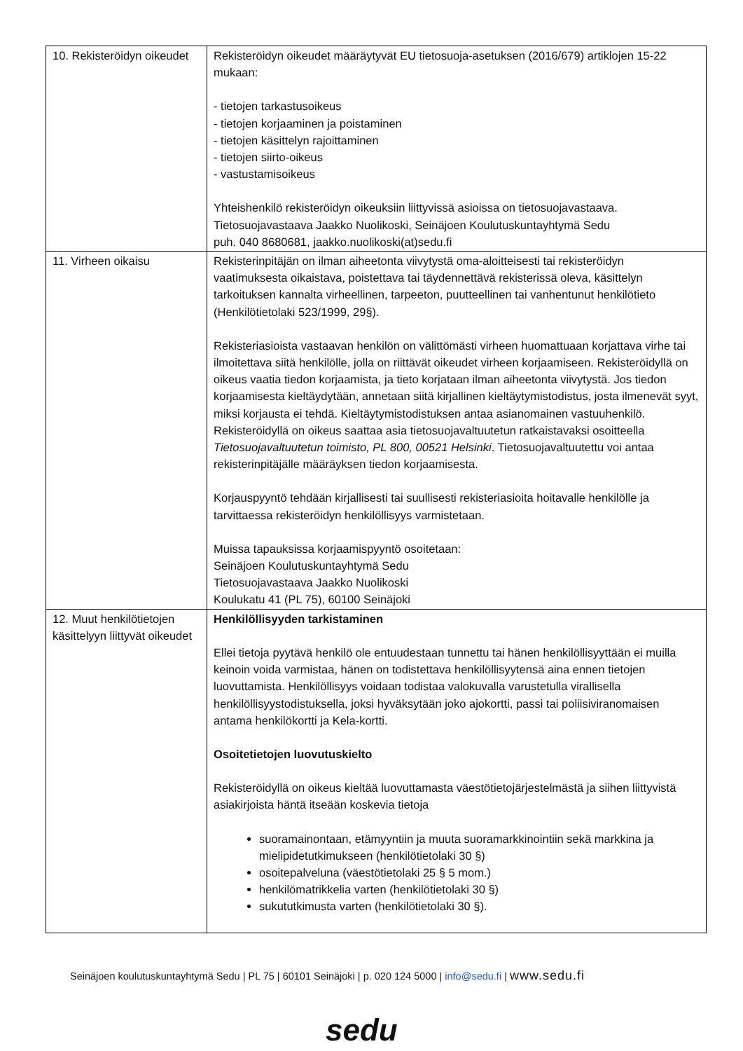| 10. Rekisteröidyn oikeudet | Rekisteröidyn oikeudet määräytyvät EU tietosuoja-asetuksen (2016/679) artiklojen 15-22 mukaan: - tietojen tarkastusoikeus - tietojen korjaaminen ja poistaminen - tietojen käsittelyn rajoittaminen - tietojen siirto-oikeus - vastustamisoikeus Yhteishenkilö rekisteröidyn oikeuksiin liittyvissä asioissa on tietosuojavastaava. Tietosuojavastaava Jaakko Nuolikoski, Seinäjoen Koulutuskuntayhtymä Sedu puh. 040 8680681, jaakko.nuolikoski(at)sedu.fi |
| 11. Virheen oikaisu | Rekisterinpitäjän on ilman aiheetonta viivytystä oma-aloitteisesti tai rekisteröidyn vaatimuksesta oikaistava, poistettava tai täydennettävä rekisterissä oleva, käsittelyn tarkoituksen kannalta virheellinen, tarpeeton, puutteellinen tai vanhentunut henkilötieto (Henkilötietolaki 523/1999, 29§). Rekisteriasioista vastaavan henkilön on välittömästi virheen huomattuaan korjattava virhe tai ilmoitettava siitä henkilölle, jolla on riittävät oikeudet virheen korjaamiseen. Rekisteröidyllä on oikeus vaatia tiedon korjaamista, ja tieto korjataan ilman aiheetonta viivytystä. Jos tiedon korjaamisesta kieltäydytään, annetaan siitä kirjallinen kieltäytymistodistus, josta ilmenevät syyt, miksi korjausta ei tehdä. Kieltäytymistodistuksen antaa asianomainen vastuuhenkilö. Rekisteröidyllä on oikeus saattaa asia tietosuojavaltuutetun ratkaistavaksi osoitteella Tietosuojavaltuutetun toimisto, PL 800, 00521 Helsinki . Tietosuojavaltuutettu voi antaa rekisterinpitäjälle määräyksen tiedon korjaamisesta. Korjauspyyntö tehdään kirjallisesti tai suullisesti rekisteriasioita hoitavalle henkilölle ja tarvittaessa rekisteröidyn henkilöllisyys varmistetaan. Muissa tapauksissa korjaamispyyntö osoitetaan: Seinäjoen Koulutuskuntayhtymä Sedu Tietosuojavastaava Jaakko Nuolikoski Koulukatu 41 (PL 75), 60100 Seinäjoki |
| 12. Muut henkilötietojen käsittelyyn liittyvät oikeudet | Henkilöllisyyden tarkistaminen Ellei tietoja pyytävä henkilö ole entuudestaan tunnettu tai hänen henkilöllisyyttään ei muilla keinoin voida varmistaa, hänen on todistettava henkilöllisyytensä aina ennen tietojen luovuttamista. Henkilöllisyys voidaan todistaa valokuvalla varustetulla virallisella henkilöllisyystodistuksella, joksi hyväksytään joko ajokortti, passi tai poliisiviranomaisen antama henkilökortti ja Kela-kortti. Osoitetietojen luovutuskielto Rekisteröidyllä on oikeus kieltää luovuttamasta väestötietojärjestelmästä ja siihen liittyvistä asiakirjoista häntä itseään koskevia tietoja suoramainontaan, etämyyntiin ja muuta suoramarkkinointiin sekä markkina ja mielipidetutkimukseen (henkilötietolaki 30 §) osoitepalveluna (väestötietolaki 25 § 5 mom.) henkilömatrikkelia varten (henkilötietolaki 30 §) sukututkimusta varten (henkilötietolaki 30 §). |
Seinäjoen koulutuskuntayhtymä Sedu | PL 75 | 60101 Seinäjoki | p. 020 124 5000 | info@sedu.fi | www.sedu.fi
sedu